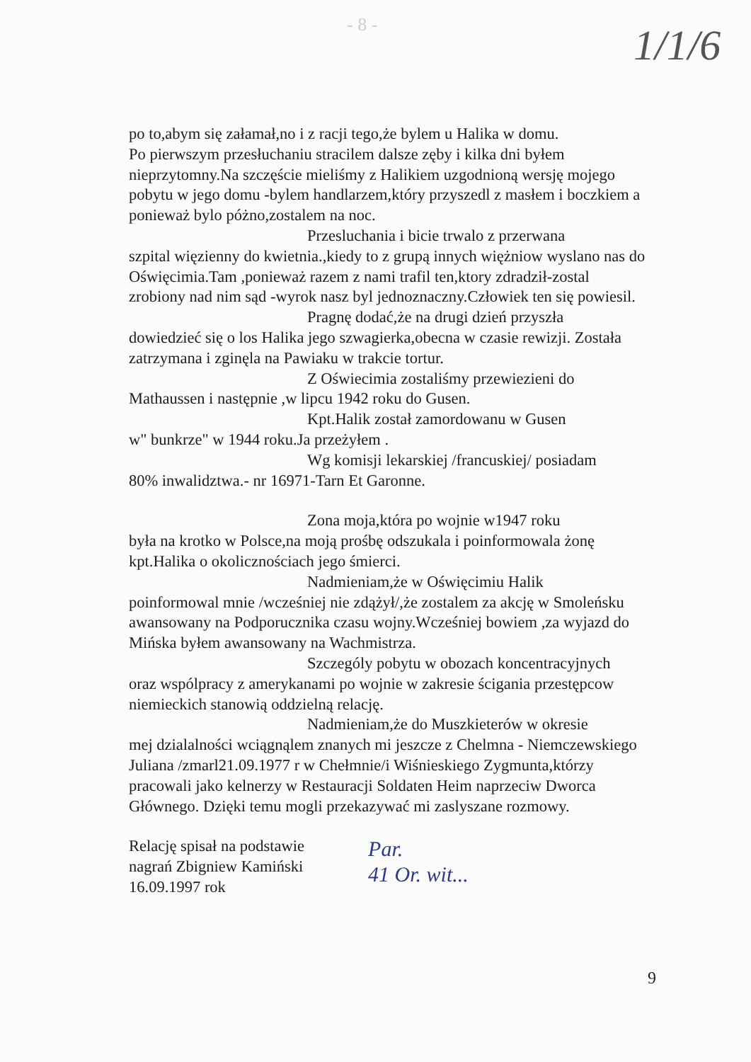- 8 - 1/1/6
po to,abym się załamał,no i z racji tego,że bylem u Halika w domu.
Po pierwszym przesłuchaniu stracilem dalsze zęby i kilka dni byłem nieprzytomny.Na szczęście mieliśmy z Halikiem uzgodnioną wersję mojego pobytu w jego domu -bylem handlarzem,który przyszedl z masłem i boczkiem a ponieważ bylo póżno,zostalem na noc.
Przesluchania i bicie trwalo z przerwana
szpital więzienny do kwietnia.,kiedy to z grupą innych więżniow wyslano nas do Oświęcimia.Tam ,ponieważ razem z nami trafil ten,ktory zdradził-zostal zrobiony nad nim sąd -wyrok nasz byl jednoznaczny.Człowiek ten się powiesil.
Pragnę dodać,że na drugi dzień przyszła
dowiedzieć się o los Halika jego szwagierka,obecna w czasie rewizji. Została zatrzymana i zginęla na Pawiaku w trakcie tortur.
Z Oświecimia zostaliśmy przewiezieni do
Mathaussen i następnie ,w lipcu 1942 roku do Gusen.
Kpt.Halik został zamordowanu w Gusen
w" bunkrze" w 1944 roku.Ja przeżyłem .
Wg komisji lekarskiej /francuskiej/ posiadam
80% inwalidztwa.- nr 16971-Tarn Et Garonne.
Zona moja,która po wojnie w1947 roku
była na krotko w Polsce,na moją prośbę odszukala i poinformowala żonę kpt.Halika o okolicznościach jego śmierci.
Nadmieniam,że w Oświęcimiu Halik
poinformowal mnie /wcześniej nie zdążył/,że zostalem za akcję w Smoleńsku awansowany na Podporucznika czasu wojny.Wcześniej bowiem ,za wyjazd do Mińska byłem awansowany na Wachmistrza.
Szczególy pobytu w obozach koncentracyjnych
oraz wspólpracy z amerykanami po wojnie w zakresie ścigania przestępcow niemieckich stanowią oddzielną relację.
Nadmieniam,że do Muszkieterów w okresie
mej dzialalności wciągnąlem znanych mi jeszcze z Chelmna - Niemczewskiego Juliana /zmarl21.09.1977 r w Chełmnie/i Wiśnieskiego Zygmunta,którzy pracowali jako kelnerzy w Restauracji Soldaten Heim naprzeciw Dworca Głównego. Dzięki temu mogli przekazywać mi zaslyszane rozmowy.
Relację spisał na podstawie
nagrań Zbigniew Kamiński
16.09.1997 rok
Par.
41 Or. wit...
9